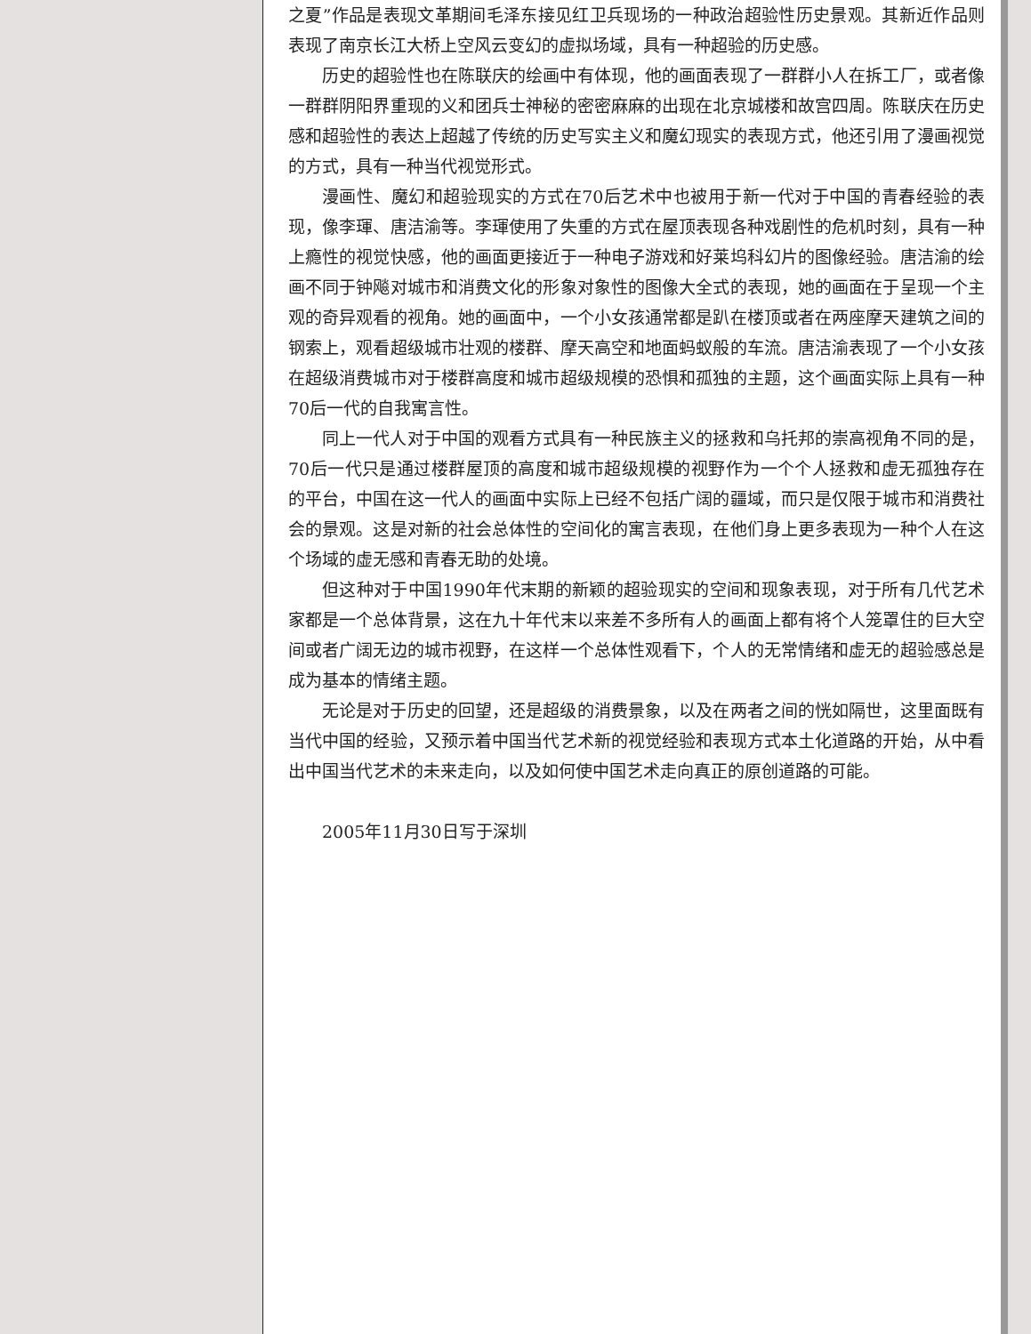之夏”作品是表现文革期间毛泽东接见红卫兵现场的一种政治超验性历史景观。其新近作品则表现了南京长江大桥上空风云变幻的虚拟场域，具有一种超验的历史感。
历史的超验性也在陈联庆的绘画中有体现，他的画面表现了一群群小人在拆工厂，或者像一群群阴阳界重现的义和团兵士神秘的密密麻麻的出现在北京城楼和故宫四周。陈联庆在历史感和超验性的表达上超越了传统的历史写实主义和魔幻现实的表现方式，他还引用了漫画视觉的方式，具有一种当代视觉形式。
漫画性、魔幻和超验现实的方式在70后艺术中也被用于新一代对于中国的青春经验的表现，像李琿、唐洁渝等。李琿使用了失重的方式在屋顶表现各种戏剧性的危机时刻，具有一种上瘾性的视觉快感，他的画面更接近于一种电子游戏和好莱坞科幻片的图像经验。唐洁渝的绘画不同于钟飚对城市和消费文化的形象对象性的图像大全式的表现，她的画面在于呈现一个主观的奇异观看的视角。她的画面中，一个小女孩通常都是趴在楼顶或者在两座摩天建筑之间的钢索上，观看超级城市壮观的楼群、摩天高空和地面蚂蚁般的车流。唐洁渝表现了一个小女孩在超级消费城市对于楼群高度和城市超级规模的恐惧和孤独的主题，这个画面实际上具有一种70后一代的自我寓言性。
同上一代人对于中国的观看方式具有一种民族主义的拯救和乌托邦的崇高视角不同的是，70后一代只是通过楼群屋顶的高度和城市超级规模的视野作为一个个人拯救和虚无孤独存在的平台，中国在这一代人的画面中实际上已经不包括广阔的疆域，而只是仅限于城市和消费社会的景观。这是对新的社会总体性的空间化的寓言表现，在他们身上更多表现为一种个人在这个场域的虚无感和青春无助的处境。
但这种对于中国1990年代末期的新颖的超验现实的空间和现象表现，对于所有几代艺术家都是一个总体背景，这在九十年代末以来差不多所有人的画面上都有将个人笼罩住的巨大空间或者广阔无边的城市视野，在这样一个总体性观看下，个人的无常情绪和虚无的超验感总是成为基本的情绪主题。
无论是对于历史的回望，还是超级的消费景象，以及在两者之间的恍如隔世，这里面既有当代中国的经验，又预示着中国当代艺术新的视觉经验和表现方式本土化道路的开始，从中看出中国当代艺术的未来走向，以及如何使中国艺术走向真正的原创道路的可能。
2005年11月30日写于深圳